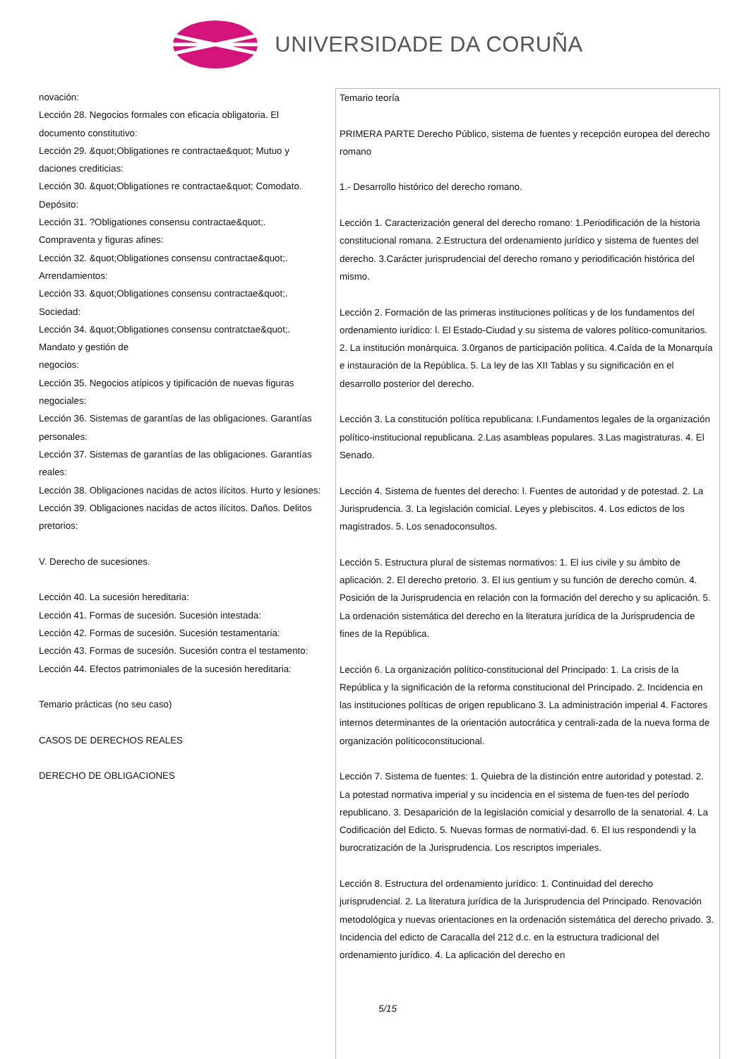UNIVERSIDADE DA CORUÑA
novación:
Lección 28. Negocios formales con eficacia obligatoria. El documento constitutivo:
Lección 29. &quot;Obligationes re contractae&quot; Mutuo y daciones crediticias:
Lección 30. &quot;Obligationes re contractae&quot; Comodato. Depósito:
Lección 31. ?Obligationes consensu contractae&quot;. Compraventa y figuras afines:
Lección 32. &quot;Obligationes consensu contractae&quot;. Arrendamientos:
Lección 33. &quot;Obligationes consensu contractae&quot;. Sociedad:
Lección 34. &quot;Obligationes consensu contratctae&quot;. Mandato y gestión de
negocios:
Lección 35. Negocios atípicos y tipificación de nuevas figuras negociales:
Lección 36. Sistemas de garantías de las obligaciones. Garantías personales:
Lección 37. Sistemas de garantías de las obligaciones. Garantías reales:
Lección 38. Obligaciones nacidas de actos ilícitos. Hurto y lesiones:
Lección 39. Obligaciones nacidas de actos ilícitos. Daños. Delitos pretorios:
V. Derecho de sucesiones.
Lección 40. La sucesión hereditaria:
Lección 41. Formas de sucesión. Sucesión intestada:
Lección 42. Formas de sucesión. Sucesión testamentaria:
Lección 43. Formas de sucesión. Sucesión contra el testamento:
Lección 44. Efectos patrimoniales de la sucesión hereditaria:
Temario prácticas (no seu caso)
CASOS DE DERECHOS REALES
DERECHO DE OBLIGACIONES
Temario teoría
PRIMERA PARTE Derecho Público, sistema de fuentes y recepción europea del derecho romano
1.- Desarrollo histórico del derecho romano.
Lección 1. Caracterización general del derecho romano: 1.Periodificación de la historia constitucional romana. 2.Estructura del ordenamiento jurídico y sistema de fuentes del derecho. 3.Carácter jurisprudencial del derecho romano y periodificación histórica del mismo.
Lección 2. Formación de las primeras instituciones políticas y de los fundamentos del ordenamiento iurídico: l. El Estado-Ciudad y su sistema de valores político-comunitarios. 2. La institución monárquica. 3.0rganos de participación política. 4.Caída de la Monarquía e instauración de la República. 5. La ley de las XII Tablas y su significación en el desarrollo posterior del derecho.
Lección 3. La constitución política republicana: I.Fundamentos legales de la organización político-institucional republicana. 2.Las asambleas populares. 3.Las magistraturas. 4. El Senado.
Lección 4. Sistema de fuentes del derecho: l. Fuentes de autoridad y de potestad. 2. La Jurisprudencia. 3. La legislación comicial. Leyes y plebiscitos. 4. Los edictos de los magistrados. 5. Los senadoconsultos.
Lección 5. Estructura plural de sistemas normativos: 1. El ius civile y su ámbito de aplicación. 2. El derecho pretorio. 3. El ius gentium y su función de derecho común. 4. Posición de la Jurisprudencia en relación con la formación del derecho y su aplicación. 5. La ordenación sistemática del derecho en la literatura jurídica de la Jurisprudencia de fines de la República.
Lección 6. La organización político-constitucional del Principado: 1. La crisis de la República y la significación de la reforma constitucional del Principado. 2. Incidencia en las instituciones políticas de origen republicano 3. La administración imperial 4. Factores internos determinantes de la orientación autocrática y centrali-zada de la nueva forma de organización políticoconstitucional.
Lección 7. Sistema de fuentes: 1. Quiebra de la distinción entre autoridad y potestad. 2. La potestad normativa imperial y su incidencia en el sistema de fuen-tes del período republicano. 3. Desaparición de la legislación comicial y desarrollo de la senatorial. 4. La Codificación del Edicto. 5. Nuevas formas de normativi-dad. 6. El ius respondendi y la burocratización de la Jurisprudencia. Los rescriptos imperiales.
Lección 8. Estructura del ordenamiento jurídico: 1. Continuidad del derecho jurisprudencial. 2. La literatura jurídica de la Jurisprudencia del Principado. Renovación metodológica y nuevas orientaciones en la ordenación sistemática del derecho privado. 3. Incidencia del edicto de Caracalla del 212 d.c. en la estructura tradicional del ordenamiento jurídico. 4. La aplicación del derecho en
5/15